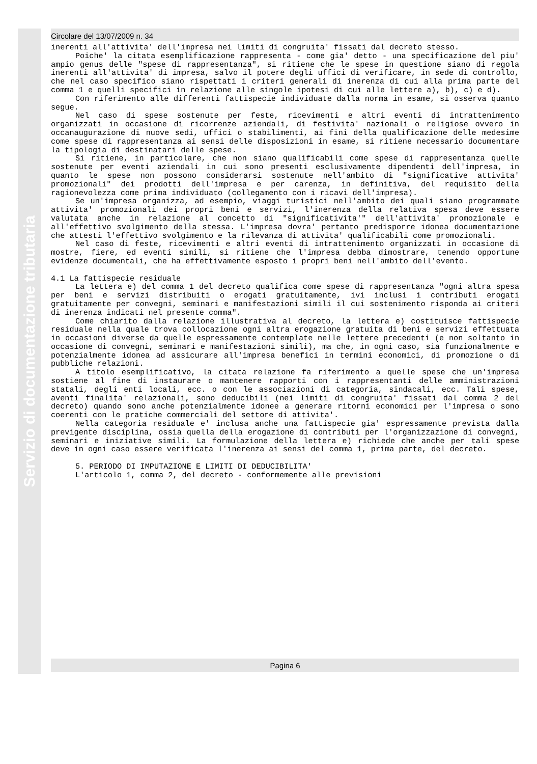Servizio di documentazione tributaria
Circolare del 13/07/2009 n. 34
inerenti all'attivita' dell'impresa nei limiti di congruita' fissati dal decreto stesso.
Poiche' la citata esemplificazione rappresenta - come gia' detto - una specificazione del piu' ampio genus delle "spese di rappresentanza", si ritiene che le spese in questione siano di regola inerenti all'attivita' di impresa, salvo il potere degli uffici di verificare, in sede di controllo, che nel caso specifico siano rispettati i criteri generali di inerenza di cui alla prima parte del comma 1 e quelli specifici in relazione alle singole ipotesi di cui alle lettere a), b), c) e d).
Con riferimento alle differenti fattispecie individuate dalla norma in esame, si osserva quanto segue.
Nel caso di spese sostenute per feste, ricevimenti e altri eventi di intrattenimento organizzati in occasione di ricorrenze aziendali, di festivita' nazionali o religiose ovvero in occanaugurazione di nuove sedi, uffici o stabilimenti, ai fini della qualificazione delle medesime come spese di rappresentanza ai sensi delle disposizioni in esame, si ritiene necessario documentare la tipologia di destinatari delle spese.
Si ritiene, in particolare, che non siano qualificabili come spese di rappresentanza quelle sostenute per eventi aziendali in cui sono presenti esclusivamente dipendenti dell'impresa, in quanto le spese non possono considerarsi sostenute nell'ambito di "significative attivita' promozionali" dei prodotti dell'impresa e per carenza, in definitiva, del requisito della ragionevolezza come prima individuato (collegamento con i ricavi dell'impresa).
Se un'impresa organizza, ad esempio, viaggi turistici nell'ambito dei quali siano programmate attivita' promozionali dei propri beni e servizi, l'inerenza della relativa spesa deve essere valutata anche in relazione al concetto di "significativita'" dell'attivita' promozionale e all'effettivo svolgimento della stessa. L'impresa dovra' pertanto predisporre idonea documentazione che attesti l'effettivo svolgimento e la rilevanza di attivita' qualificabili come promozionali.
Nel caso di feste, ricevimenti e altri eventi di intrattenimento organizzati in occasione di mostre, fiere, ed eventi simili, si ritiene che l'impresa debba dimostrare, tenendo opportune evidenze documentali, che ha effettivamente esposto i propri beni nell'ambito dell'evento.
4.1 La fattispecie residuale
La lettera e) del comma 1 del decreto qualifica come spese di rappresentanza "ogni altra spesa per beni e servizi distribuiti o erogati gratuitamente, ivi inclusi i contributi erogati gratuitamente per convegni, seminari e manifestazioni simili il cui sostenimento risponda ai criteri di inerenza indicati nel presente comma".
Come chiarito dalla relazione illustrativa al decreto, la lettera e) costituisce fattispecie residuale nella quale trova collocazione ogni altra erogazione gratuita di beni e servizi effettuata in occasioni diverse da quelle espressamente contemplate nelle lettere precedenti (e non soltanto in occasione di convegni, seminari e manifestazioni simili), ma che, in ogni caso, sia funzionalmente e potenzialmente idonea ad assicurare all'impresa benefici in termini economici, di promozione o di pubbliche relazioni.
A titolo esemplificativo, la citata relazione fa riferimento a quelle spese che un'impresa sostiene al fine di instaurare o mantenere rapporti con i rappresentanti delle amministrazioni statali, degli enti locali, ecc. o con le associazioni di categoria, sindacali, ecc. Tali spese, aventi finalita' relazionali, sono deducibili (nei limiti di congruita' fissati dal comma 2 del decreto) quando sono anche potenzialmente idonee a generare ritorni economici per l'impresa o sono coerenti con le pratiche commerciali del settore di attivita'.
Nella categoria residuale e' inclusa anche una fattispecie gia' espressamente prevista dalla previgente disciplina, ossia quella della erogazione di contributi per l'organizzazione di convegni, seminari e iniziative simili. La formulazione della lettera e) richiede che anche per tali spese deve in ogni caso essere verificata l'inerenza ai sensi del comma 1, prima parte, del decreto.
5. PERIODO DI IMPUTAZIONE E LIMITI DI DEDUCIBILITA'
L'articolo 1, comma 2, del decreto - conformemente alle previsioni
Pagina 6